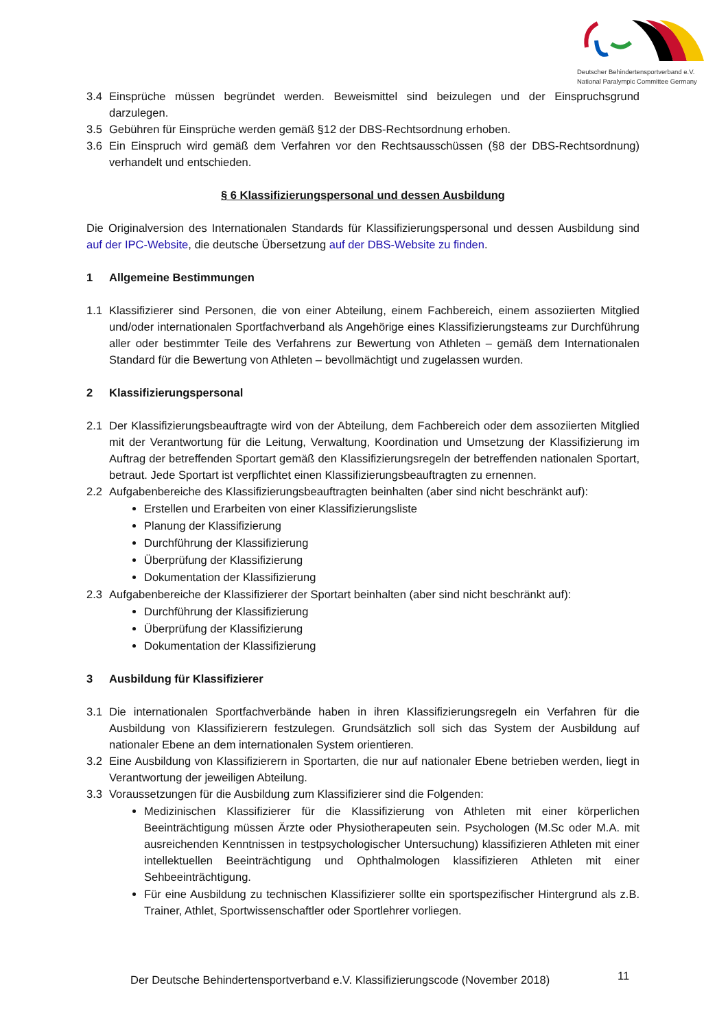Deutscher Behindertensportverband e.V.
National Paralympic Committee Germany
3.4 Einsprüche müssen begründet werden. Beweismittel sind beizulegen und der Einspruchsgrund darzulegen.
3.5 Gebühren für Einsprüche werden gemäß §12 der DBS-Rechtsordnung erhoben.
3.6 Ein Einspruch wird gemäß dem Verfahren vor den Rechtsausschüssen (§8 der DBS-Rechtsordnung) verhandelt und entschieden.
§ 6 Klassifizierungspersonal und dessen Ausbildung
Die Originalversion des Internationalen Standards für Klassifizierungspersonal und dessen Ausbildung sind auf der IPC-Website, die deutsche Übersetzung auf der DBS-Website zu finden.
1 Allgemeine Bestimmungen
1.1 Klassifizierer sind Personen, die von einer Abteilung, einem Fachbereich, einem assoziierten Mitglied und/oder internationalen Sportfachverband als Angehörige eines Klassifizierungsteams zur Durchführung aller oder bestimmter Teile des Verfahrens zur Bewertung von Athleten – gemäß dem Internationalen Standard für die Bewertung von Athleten – bevollmächtigt und zugelassen wurden.
2 Klassifizierungspersonal
2.1 Der Klassifizierungsbeauftragte wird von der Abteilung, dem Fachbereich oder dem assoziierten Mitglied mit der Verantwortung für die Leitung, Verwaltung, Koordination und Umsetzung der Klassifizierung im Auftrag der betreffenden Sportart gemäß den Klassifizierungsregeln der betreffenden nationalen Sportart, betraut. Jede Sportart ist verpflichtet einen Klassifizierungsbeauftragten zu ernennen.
2.2 Aufgabenbereiche des Klassifizierungsbeauftragten beinhalten (aber sind nicht beschränkt auf):
Erstellen und Erarbeiten von einer Klassifizierungsliste
Planung der Klassifizierung
Durchführung der Klassifizierung
Überprüfung der Klassifizierung
Dokumentation der Klassifizierung
2.3 Aufgabenbereiche der Klassifizierer der Sportart beinhalten (aber sind nicht beschränkt auf):
Durchführung der Klassifizierung
Überprüfung der Klassifizierung
Dokumentation der Klassifizierung
3 Ausbildung für Klassifizierer
3.1 Die internationalen Sportfachverbände haben in ihren Klassifizierungsregeln ein Verfahren für die Ausbildung von Klassifizierern festzulegen. Grundsätzlich soll sich das System der Ausbildung auf nationaler Ebene an dem internationalen System orientieren.
3.2 Eine Ausbildung von Klassifizierern in Sportarten, die nur auf nationaler Ebene betrieben werden, liegt in Verantwortung der jeweiligen Abteilung.
3.3 Voraussetzungen für die Ausbildung zum Klassifizierer sind die Folgenden:
Medizinischen Klassifizierer für die Klassifizierung von Athleten mit einer körperlichen Beeinträchtigung müssen Ärzte oder Physiotherapeuten sein. Psychologen (M.Sc oder M.A. mit ausreichenden Kenntnissen in testpsychologischer Untersuchung) klassifizieren Athleten mit einer intellektuellen Beeinträchtigung und Ophthalmologen klassifizieren Athleten mit einer Sehbeeinträchtigung.
Für eine Ausbildung zu technischen Klassifizierer sollte ein sportspezifischer Hintergrund als z.B. Trainer, Athlet, Sportwissenschaftler oder Sportlehrer vorliegen.
Der Deutsche Behindertensportverband e.V. Klassifizierungscode (November 2018)
11